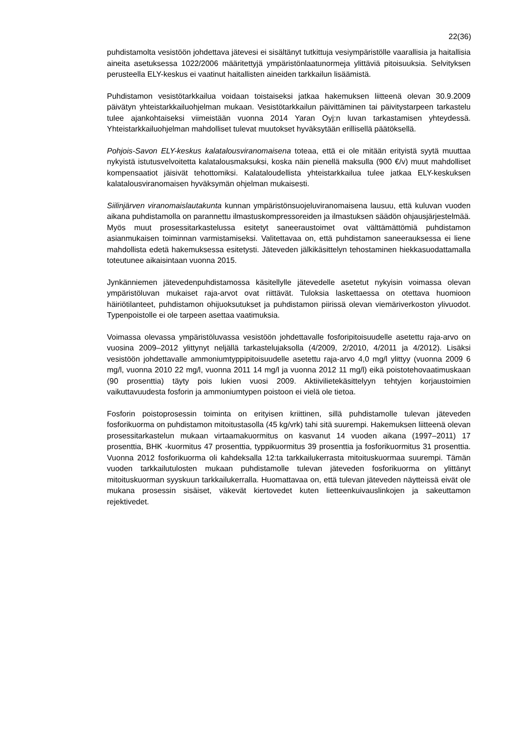22(36)
puhdistamolta vesistöön johdettava jätevesi ei sisältänyt tutkittuja vesiympäristölle vaarallisia ja haitallisia aineita asetuksessa 1022/2006 määritettyjä ympäristönlaatunormeja ylittäviä pitoisuuksia. Selvityksen perusteella ELY-keskus ei vaatinut haitallisten aineiden tarkkailun lisäämistä.
Puhdistamon vesistötarkkailua voidaan toistaiseksi jatkaa hakemuksen liitteenä olevan 30.9.2009 päivätyn yhteistarkkailuohjelman mukaan. Vesistötarkkailun päivittäminen tai päivitystarpeen tarkastelu tulee ajankohtaiseksi viimeistään vuonna 2014 Yaran Oyj:n luvan tarkastamisen yhteydessä. Yhteistarkkailuohjelman mahdolliset tulevat muutokset hyväksytään erillisellä päätöksellä.
Pohjois-Savon ELY-keskus kalatalousviranomaisena toteaa, että ei ole mitään erityistä syytä muuttaa nykyistä istutusvelvoitetta kalatalousmaksuksi, koska näin pienellä maksulla (900 €/v) muut mahdolliset kompensaatiot jäisivät tehottomiksi. Kalataloudellista yhteistarkkailua tulee jatkaa ELY-keskuksen kalatalousviranomaisen hyväksymän ohjelman mukaisesti.
Siilinjärven viranomaislautakunta kunnan ympäristönsuojeluviranomaisena lausuu, että kuluvan vuoden aikana puhdistamolla on parannettu ilmastuskompressoreiden ja ilmastuksen säädön ohjausjärjestelmää. Myös muut prosessitarkastelussa esitetyt saneeraustoimet ovat välttämättömiä puhdistamon asianmukaisen toiminnan varmistamiseksi. Valitettavaa on, että puhdistamon saneerauksessa ei liene mahdollista edetä hakemuksessa esitetysti. Jäteveden jälkikäsittelyn tehostaminen hiekkasuodattamalla toteutunee aikaisintaan vuonna 2015.
Jynkänniemen jätevedenpuhdistamossa käsitellylle jätevedelle asetetut nykyisin voimassa olevan ympäristöluvan mukaiset raja-arvot ovat riittävät. Tuloksia laskettaessa on otettava huomioon häiriötilanteet, puhdistamon ohijuoksutukset ja puhdistamon piirissä olevan viemäriverkoston ylivuodot. Typenpoistolle ei ole tarpeen asettaa vaatimuksia.
Voimassa olevassa ympäristöluvassa vesistöön johdettavalle fosforipitoisuudelle asetettu raja-arvo on vuosina 2009–2012 ylittynyt neljällä tarkastelujaksolla (4/2009, 2/2010, 4/2011 ja 4/2012). Lisäksi vesistöön johdettavalle ammoniumtyppipitoisuudelle asetettu raja-arvo 4,0 mg/l ylittyy (vuonna 2009 6 mg/l, vuonna 2010 22 mg/l, vuonna 2011 14 mg/l ja vuonna 2012 11 mg/l) eikä poistotehovaatimuskaan (90 prosenttia) täyty pois lukien vuosi 2009. Aktiivilietekäsittelyyn tehtyjen korjaustoimien vaikuttavuudesta fosforin ja ammoniumtypen poistoon ei vielä ole tietoa.
Fosforin poistoprosessin toiminta on erityisen kriittinen, sillä puhdistamolle tulevan jäteveden fosforikuorma on puhdistamon mitoitustasolla (45 kg/vrk) tahi sitä suurempi. Hakemuksen liitteenä olevan prosessitarkastelun mukaan virtaamakuormitus on kasvanut 14 vuoden aikana (1997–2011) 17 prosenttia, BHK -kuormitus 47 prosenttia, typpikuormitus 39 prosenttia ja fosforikuormitus 31 prosenttia. Vuonna 2012 fosforikuorma oli kahdeksalla 12:ta tarkkailukerrasta mitoituskuormaa suurempi. Tämän vuoden tarkkailutulosten mukaan puhdistamolle tulevan jäteveden fosforikuorma on ylittänyt mitoituskuorman syyskuun tarkkailukerralla. Huomattavaa on, että tulevan jäteveden näytteissä eivät ole mukana prosessin sisäiset, väkevät kiertovedet kuten lietteenkuivauslinkojen ja sakeuttamon rejektivedet.